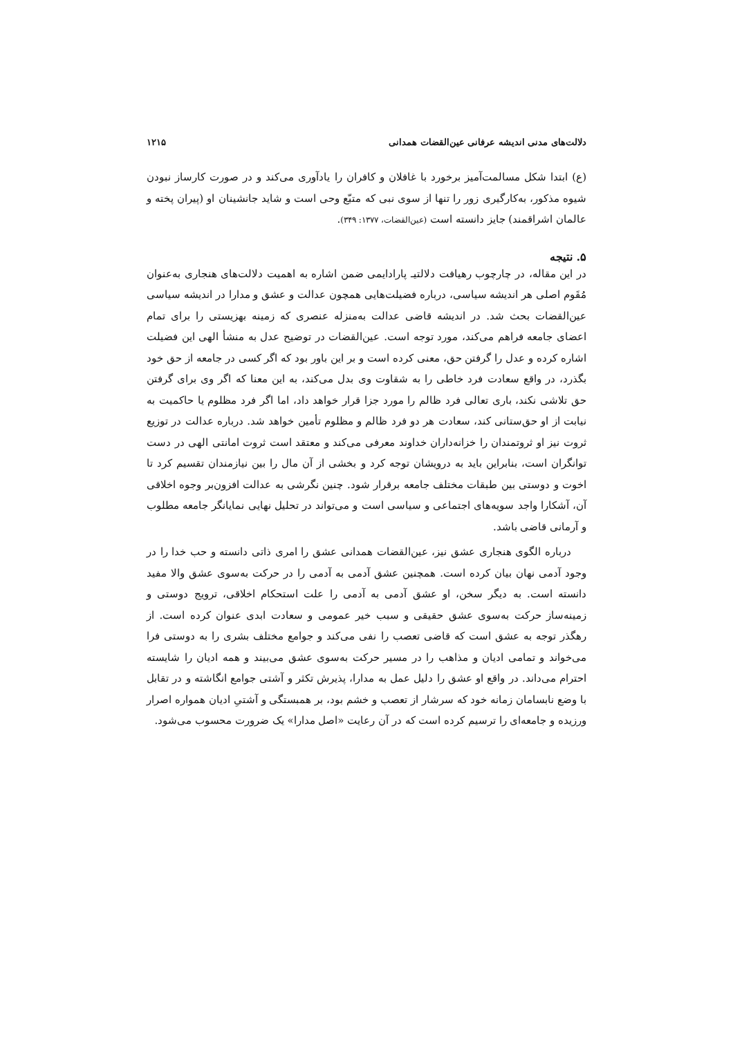دلالت‌های مدنی اندیشه عرفانی عین‌القضات همدانی ۱۲۱۵
(ع) ابتدا شکل مسالمت‌آمیز برخورد با غافلان و کافران را یادآوری می‌کند و در صورت کارساز نبودن شیوه مذکور، به‌کارگیری زور را تنها از سوی نبی که متبّع وحی است و شاید جانشینان او (پیران پخته و عالمان اشراقمند) جایز دانسته است (عین‌القضات، ۱۳۷۷: ۳۴۹).
۵. نتیجه
در این مقاله، در چارچوب رهیافت دلالتیـ پارادایمی ضمن اشاره به اهمیت دلالت‌های هنجاری به‌عنوان مُقَوم اصلی هر اندیشه سیاسی، درباره فضیلت‌هایی همچون عدالت و عشق و مدارا در اندیشه سیاسی عین‌القضات بحث شد. در اندیشه قاضی عدالت به‌منزله عنصری که زمینه بهزیستی را برای تمام اعضای جامعه فراهم می‌کند، مورد توجه است. عین‌القضات در توضیح عدل به منشأ الهی این فضیلت اشاره کرده و عدل را گرفتن حق، معنی کرده است و بر این باور بود که اگر کسی در جامعه از حق خود بگذرد، در واقع سعادت فرد خاطی را به شقاوت وی بدل می‌کند، به این معنا که اگر وی برای گرفتن حق تلاشی نکند، باری تعالی فرد ظالم را مورد جزا قرار خواهد داد، اما اگر فرد مظلوم یا حاکمیت به نیابت از او حق‌ستانی کند، سعادت هر دو فرد ظالم و مظلوم تأمین خواهد شد. درباره عدالت در توزیع ثروت نیز او ثروتمندان را خزانه‌داران خداوند معرفی می‌کند و معتقد است ثروت امانتی الهی در دست توانگران است، بنابراین باید به درویشان توجه کرد و بخشی از آن مال را بین نیازمندان تقسیم کرد تا اخوت و دوستی بین طبقات مختلف جامعه برقرار شود. چنین نگرشی به عدالت افزون‌بر وجوه اخلاقی آن، آشکارا واجد سویه‌های اجتماعی و سیاسی است و می‌تواند در تحلیل نهایی نمایانگر جامعه مطلوب و آرمانی قاضی باشد.
درباره الگوی هنجاری عشق نیز، عین‌القضات همدانی عشق را امری ذاتی دانسته و حب خدا را در وجود آدمی نهان بیان کرده است. همچنین عشق آدمی به آدمی را در حرکت به‌سوی عشق والا مفید دانسته است. به دیگر سخن، او عشق آدمی به آدمی را علت استحکام اخلاقی، ترویج دوستی و زمینه‌ساز حرکت به‌سوی عشق حقیقی و سبب خیر عمومی و سعادت ابدی عنوان کرده است. از رهگذر توجه به عشق است که قاضی تعصب را نفی می‌کند و جوامع مختلف بشری را به دوستی فرا می‌خواند و تمامی ادیان و مذاهب را در مسیر حرکت به‌سوی عشق می‌بیند و همه ادیان را شایسته احترام می‌داند. در واقع او عشق را دلیل عمل به مدارا، پذیرش تکثر و آشتی جوامع انگاشته و در تقابل با وضع نابسامان زمانه خود که سرشار از تعصب و خشم بود، بر همبستگی و آشتیِ ادیان همواره اصرار ورزیده و جامعه‌ای را ترسیم کرده است که در آن رعایت «اصل مدارا» یک ضرورت محسوب می‌شود.